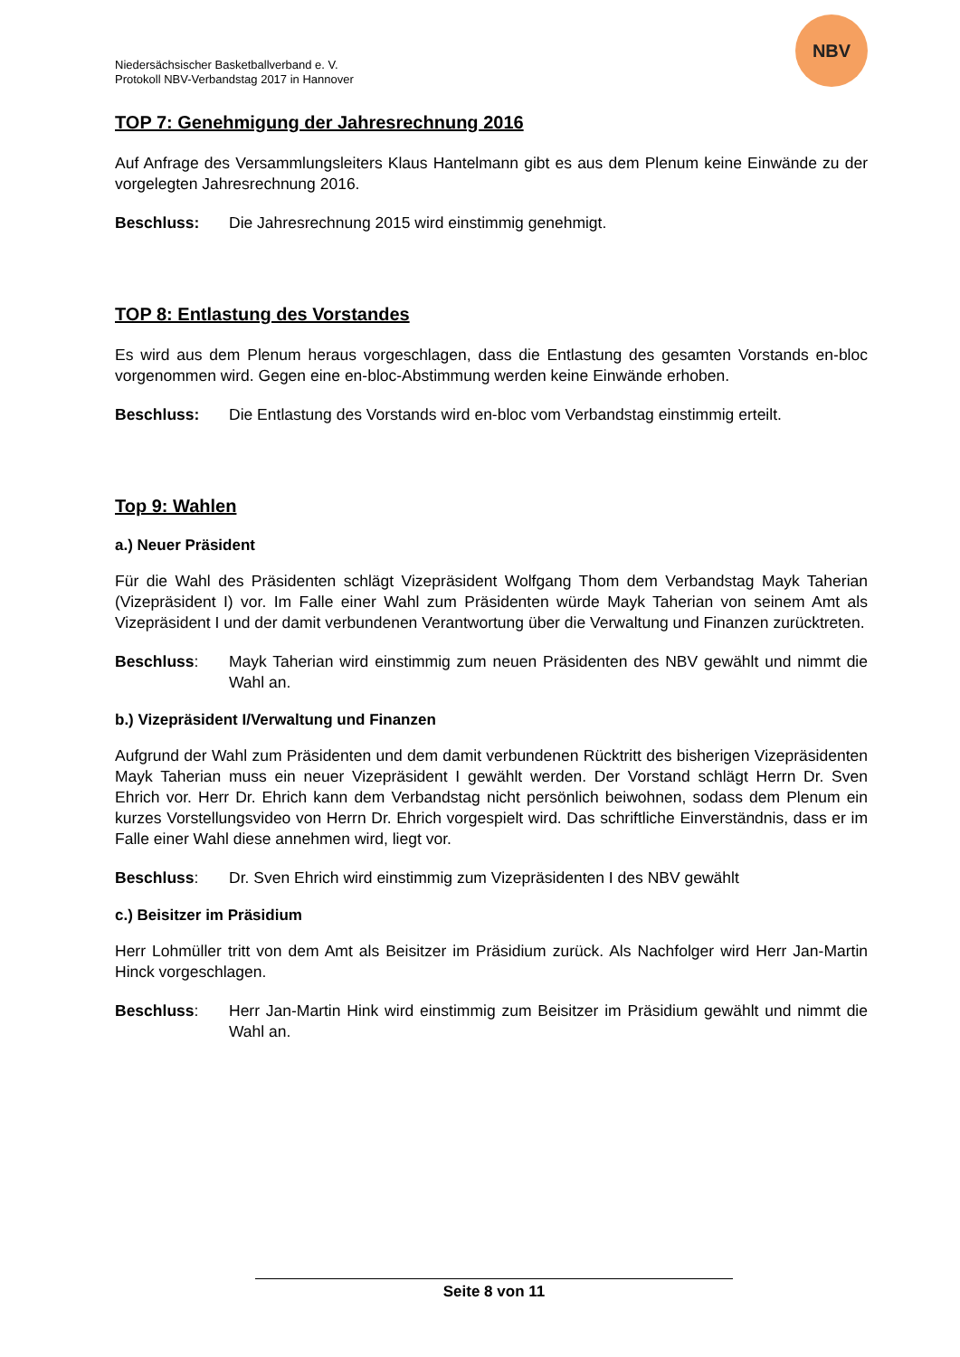Niedersächsischer Basketballverband e. V.
Protokoll NBV-Verbandstag 2017 in Hannover
NBV
TOP 7: Genehmigung der Jahresrechnung 2016
Auf Anfrage des Versammlungsleiters Klaus Hantelmann gibt es aus dem Plenum keine Einwände zu der vorgelegten Jahresrechnung 2016.
Beschluss: Die Jahresrechnung 2015 wird einstimmig genehmigt.
TOP 8: Entlastung des Vorstandes
Es wird aus dem Plenum heraus vorgeschlagen, dass die Entlastung des gesamten Vorstands en-bloc vorgenommen wird. Gegen eine en-bloc-Abstimmung werden keine Einwände erhoben.
Beschluss: Die Entlastung des Vorstands wird en-bloc vom Verbandstag einstimmig erteilt.
Top 9: Wahlen
a.) Neuer Präsident
Für die Wahl des Präsidenten schlägt Vizepräsident Wolfgang Thom dem Verbandstag Mayk Taherian (Vizepräsident I) vor. Im Falle einer Wahl zum Präsidenten würde Mayk Taherian von seinem Amt als Vizepräsident I und der damit verbundenen Verantwortung über die Verwaltung und Finanzen zurücktreten.
Beschluss: Mayk Taherian wird einstimmig zum neuen Präsidenten des NBV gewählt und nimmt die Wahl an.
b.) Vizepräsident I/Verwaltung und Finanzen
Aufgrund der Wahl zum Präsidenten und dem damit verbundenen Rücktritt des bisherigen Vizepräsidenten Mayk Taherian muss ein neuer Vizepräsident I gewählt werden. Der Vorstand schlägt Herrn Dr. Sven Ehrich vor. Herr Dr. Ehrich kann dem Verbandstag nicht persönlich beiwohnen, sodass dem Plenum ein kurzes Vorstellungsvideo von Herrn Dr. Ehrich vorgespielt wird. Das schriftliche Einverständnis, dass er im Falle einer Wahl diese annehmen wird, liegt vor.
Beschluss: Dr. Sven Ehrich wird einstimmig zum Vizepräsidenten I des NBV gewählt
c.) Beisitzer im Präsidium
Herr Lohmüller tritt von dem Amt als Beisitzer im Präsidium zurück. Als Nachfolger wird Herr Jan-Martin Hinck vorgeschlagen.
Beschluss: Herr Jan-Martin Hink wird einstimmig zum Beisitzer im Präsidium gewählt und nimmt die Wahl an.
Seite 8 von 11